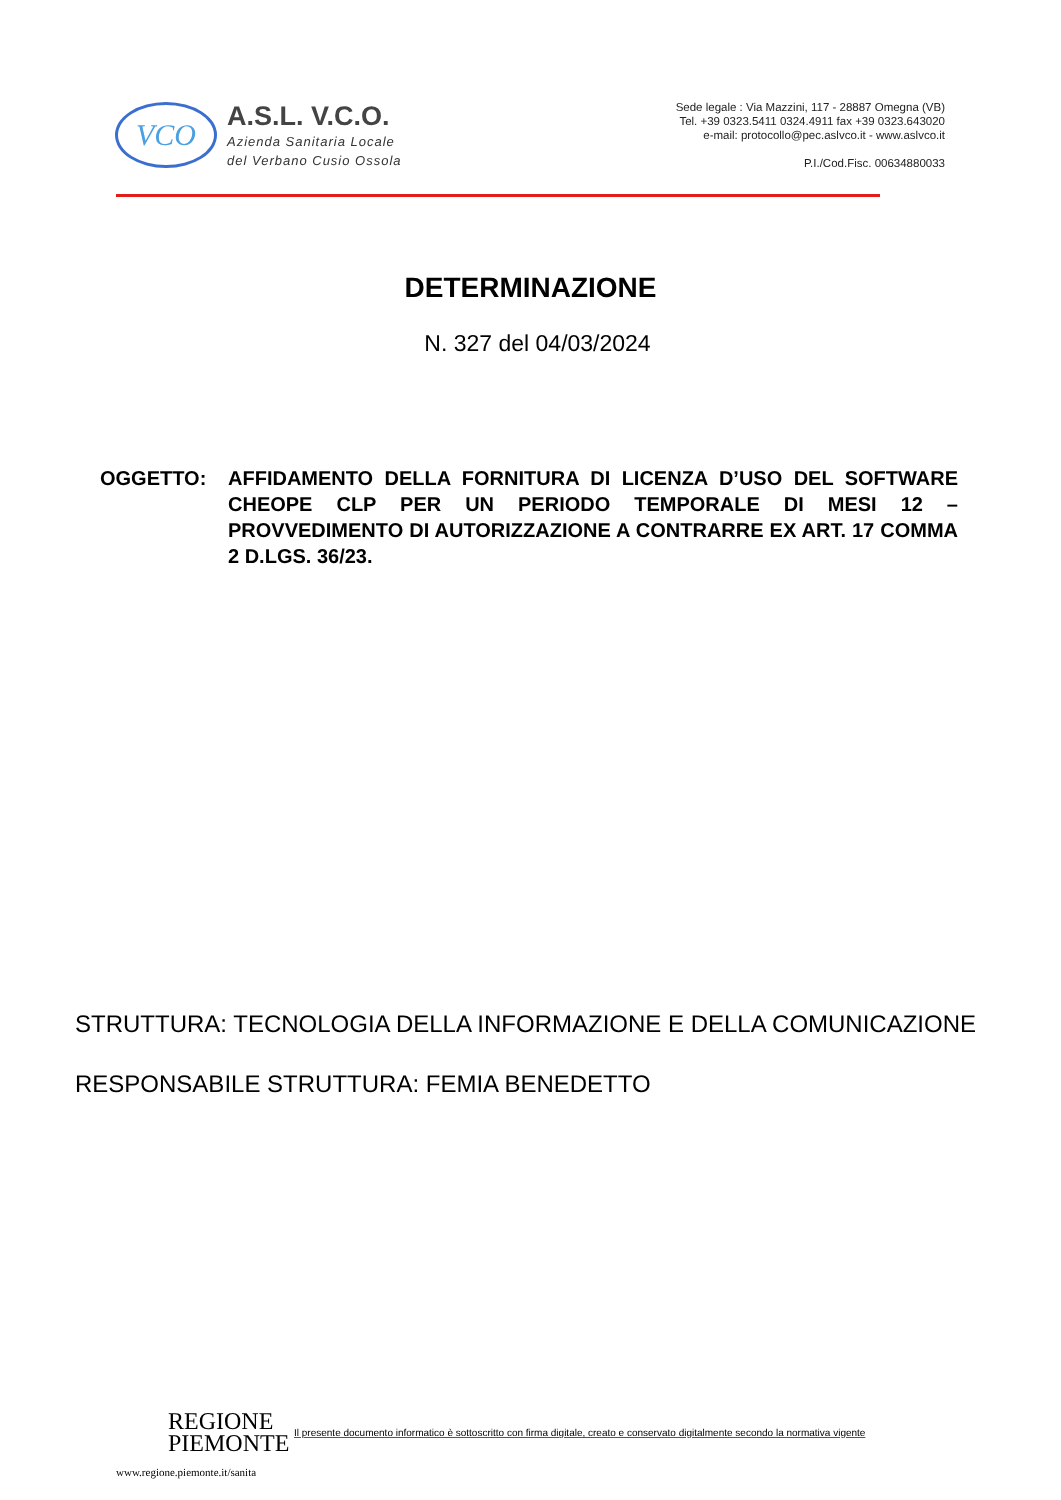VCO
A.S.L. V.C.O.
Azienda Sanitaria Locale
del Verbano Cusio Ossola
Sede legale : Via Mazzini, 117 - 28887 Omegna (VB)
Tel. +39 0323.5411 0324.4911 fax +39 0323.643020
e-mail: protocollo@pec.aslvco.it - www.aslvco.it
P.I./Cod.Fisc. 00634880033
DETERMINAZIONE
N. 327 del 04/03/2024
OGGETTO: AFFIDAMENTO DELLA FORNITURA DI LICENZA D’USO DEL SOFTWARE CHEOPE CLP PER UN PERIODO TEMPORALE DI MESI 12 – PROVVEDIMENTO DI AUTORIZZAZIONE A CONTRARRE EX ART. 17 COMMA 2 D.LGS. 36/23.
STRUTTURA: TECNOLOGIA DELLA INFORMAZIONE E DELLA COMUNICAZIONE
RESPONSABILE STRUTTURA: FEMIA BENEDETTO
REGIONE
PIEMONTE
Il presente documento informatico è sottoscritto con firma digitale, creato e conservato digitalmente secondo la normativa vigente
www.regione.piemonte.it/sanita